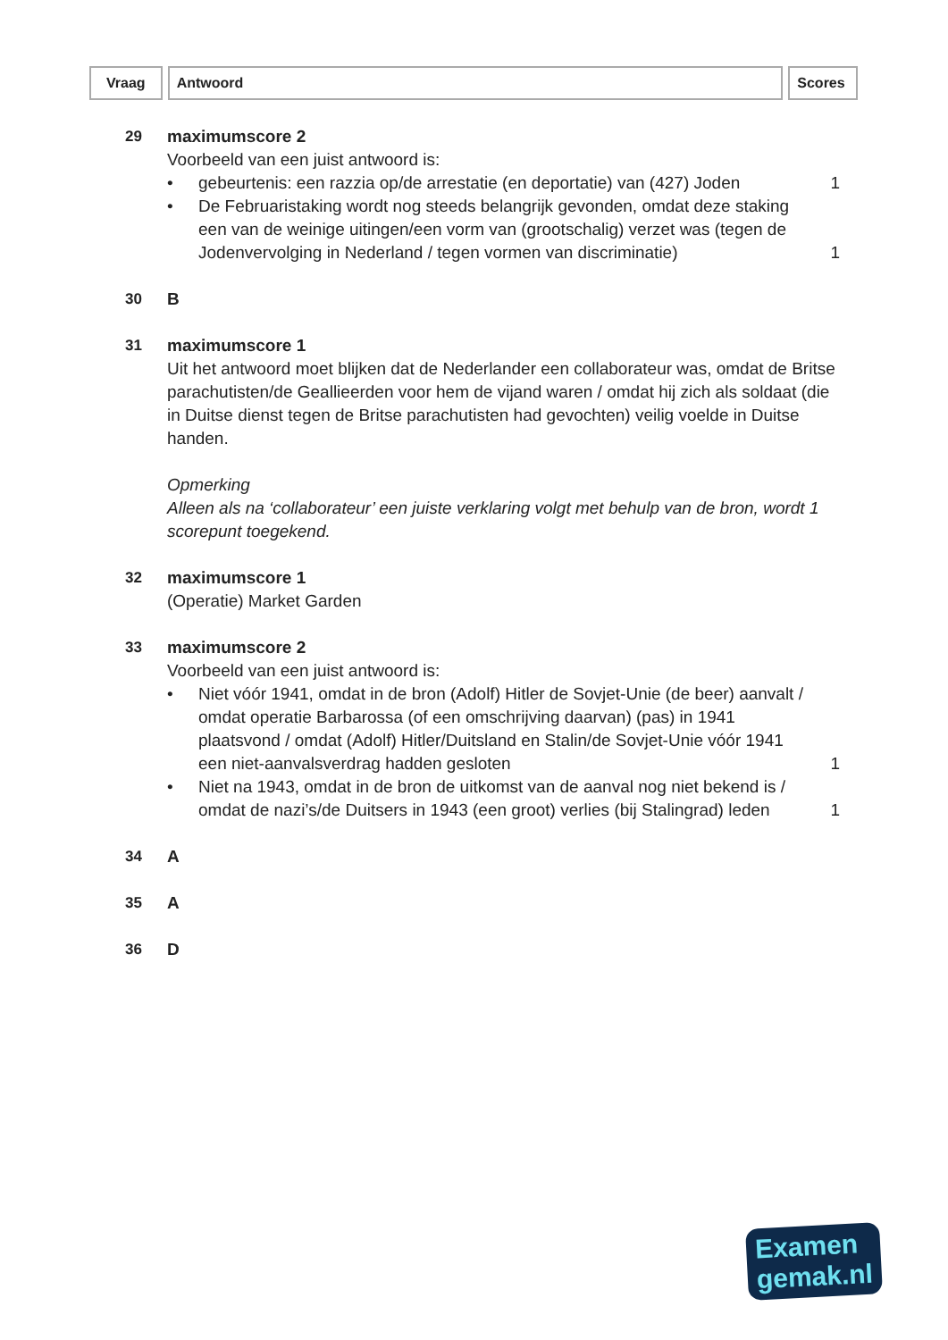Vraag Antwoord Scores
29 maximumscore 2
Voorbeeld van een juist antwoord is:
• gebeurtenis: een razzia op/de arrestatie (en deportatie) van (427) Joden 1
• De Februaristaking wordt nog steeds belangrijk gevonden, omdat deze staking een van de weinige uitingen/een vorm van (grootschalig) verzet was (tegen de Jodenvervolging in Nederland / tegen vormen van discriminatie) 1
30 B
31 maximumscore 1
Uit het antwoord moet blijken dat de Nederlander een collaborateur was, omdat de Britse parachutisten/de Geallieerden voor hem de vijand waren / omdat hij zich als soldaat (die in Duitse dienst tegen de Britse parachutisten had gevochten) veilig voelde in Duitse handen.
Opmerking
Alleen als na ‘collaborateur’ een juiste verklaring volgt met behulp van de bron, wordt 1 scorepunt toegekend.
32 maximumscore 1
(Operatie) Market Garden
33 maximumscore 2
Voorbeeld van een juist antwoord is:
• Niet vóór 1941, omdat in de bron (Adolf) Hitler de Sovjet-Unie (de beer) aanvalt / omdat operatie Barbarossa (of een omschrijving daarvan) (pas) in 1941 plaatsvond / omdat (Adolf) Hitler/Duitsland en Stalin/de Sovjet-Unie vóór 1941 een niet-aanvalsverdrag hadden gesloten 1
• Niet na 1943, omdat in de bron de uitkomst van de aanval nog niet bekend is / omdat de nazi’s/de Duitsers in 1943 (een groot) verlies (bij Stalingrad) leden 1
34 A
35 A
36 D
Examen
gemak.nl